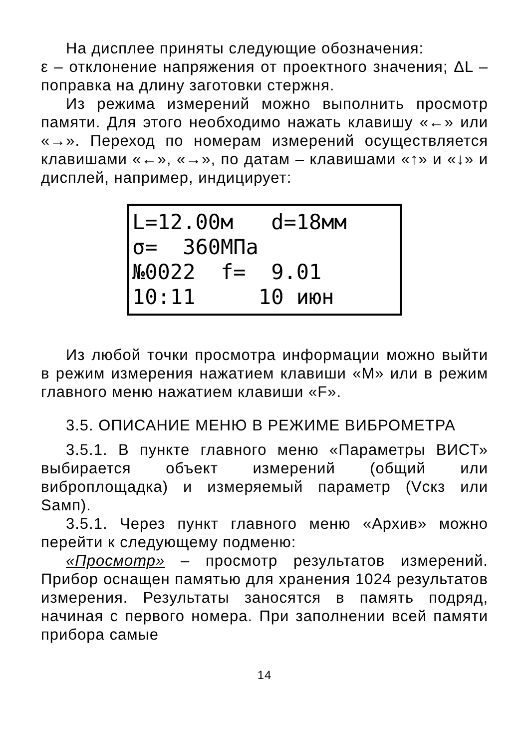На дисплее приняты следующие обозначения:
ε – отклонение напряжения от проектного значения; ΔL – поправка на длину заготовки стержня.
Из режима измерений можно выполнить просмотр памяти. Для этого необходимо нажать клавишу «←» или «→». Переход по номерам измерений осуществляется клавишами «←», «→», по датам – клавишами «↑» и «↓» и дисплей, например, индицирует:
L=12.00м d=18мм σ= 360МПа №0022 f= 9.01 10:11 10 июн
Из любой точки просмотра информации можно выйти в режим измерения нажатием клавиши «М» или в режим главного меню нажатием клавиши «F».
3.5. ОПИСАНИЕ МЕНЮ В РЕЖИМЕ ВИБРОМЕТРА
3.5.1. В пункте главного меню «Параметры ВИСТ» выбирается объект измерений (общий или виброплощадка) и измеряемый параметр (Vскз или Sамп).
3.5.1. Через пункт главного меню «Архив» можно перейти к следующему подменю:
«Просмотр» – просмотр результатов измерений. Прибор оснащен памятью для хранения 1024 результатов измерения. Результаты заносятся в память подряд, начиная с первого номера. При заполнении всей памяти прибора самые
14